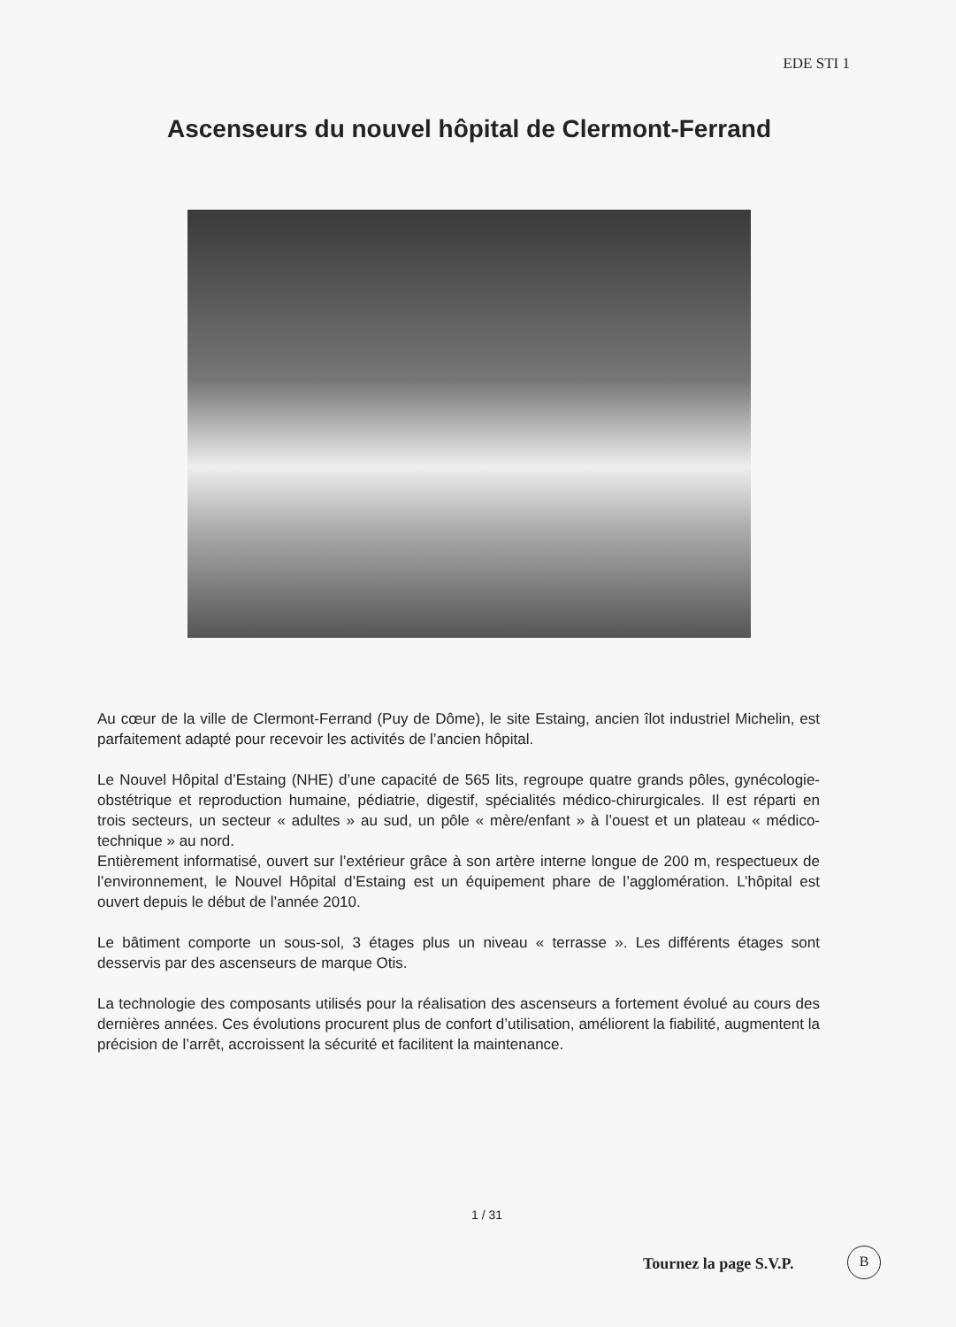EDE STI 1
Ascenseurs du nouvel hôpital de Clermont-Ferrand
Au cœur de la ville de Clermont-Ferrand (Puy de Dôme), le site Estaing, ancien îlot industriel Michelin, est parfaitement adapté pour recevoir les activités de l’ancien hôpital.
Le Nouvel Hôpital d’Estaing (NHE) d’une capacité de 565 lits, regroupe quatre grands pôles, gynécologie-obstétrique et reproduction humaine, pédiatrie, digestif, spécialités médico-chirurgicales. Il est réparti en trois secteurs, un secteur « adultes » au sud, un pôle « mère/enfant » à l’ouest et un plateau « médico-technique » au nord.
Entièrement informatisé, ouvert sur l’extérieur grâce à son artère interne longue de 200 m, respectueux de l’environnement, le Nouvel Hôpital d’Estaing est un équipement phare de l’agglomération. L’hôpital est ouvert depuis le début de l’année 2010.
Le bâtiment comporte un sous-sol, 3 étages plus un niveau « terrasse ». Les différents étages sont desservis par des ascenseurs de marque Otis.
La technologie des composants utilisés pour la réalisation des ascenseurs a fortement évolué au cours des dernières années. Ces évolutions procurent plus de confort d’utilisation, améliorent la fiabilité, augmentent la précision de l’arrêt, accroissent la sécurité et facilitent la maintenance.
1 / 31
Tournez la page S.V.P.
B